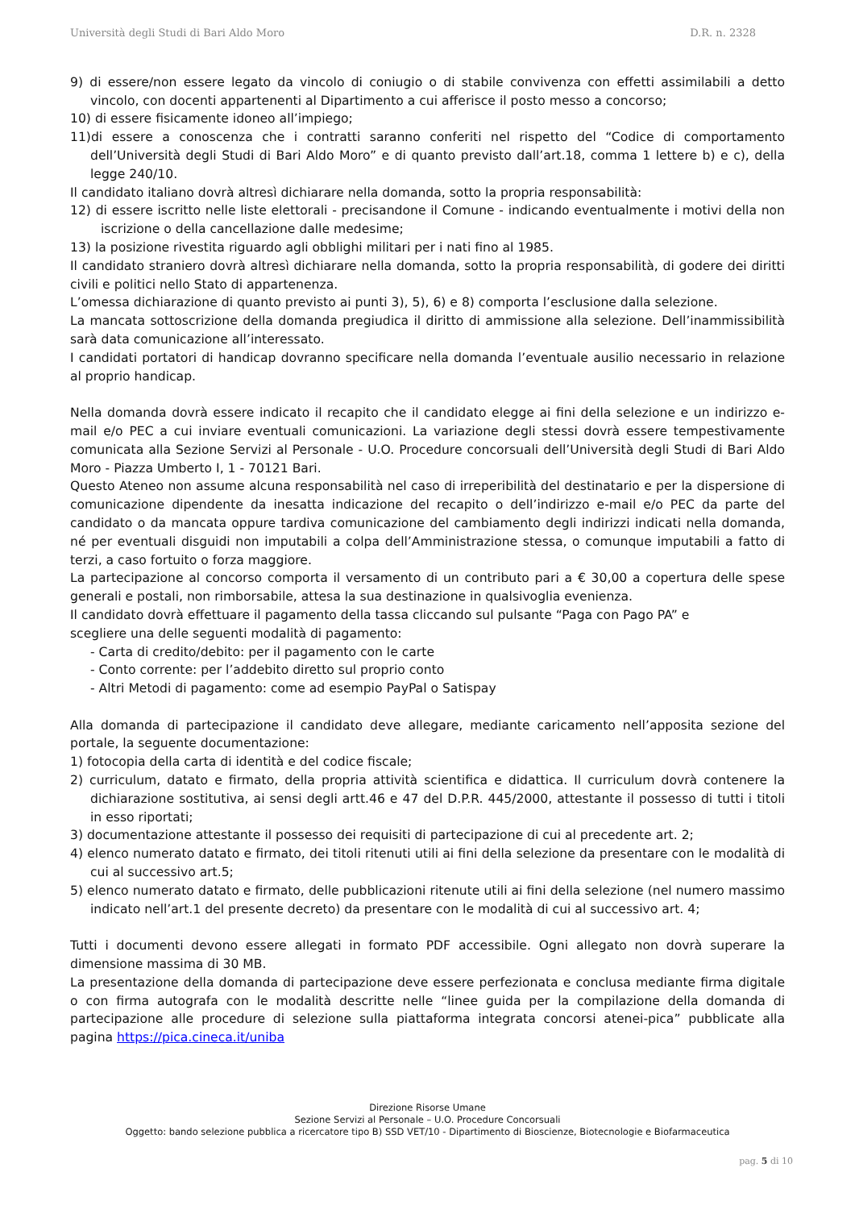Università degli Studi di Bari Aldo Moro D.R. n. 2328
9) di essere/non essere legato da vincolo di coniugio o di stabile convivenza con effetti assimilabili a detto vincolo, con docenti appartenenti al Dipartimento a cui afferisce il posto messo a concorso;
10) di essere fisicamente idoneo all’impiego;
11)di essere a conoscenza che i contratti saranno conferiti nel rispetto del “Codice di comportamento dell’Università degli Studi di Bari Aldo Moro” e di quanto previsto dall’art.18, comma 1 lettere b) e c), della legge 240/10.
Il candidato italiano dovrà altresì dichiarare nella domanda, sotto la propria responsabilità:
12) di essere iscritto nelle liste elettorali - precisandone il Comune - indicando eventualmente i motivi della non iscrizione o della cancellazione dalle medesime;
13) la posizione rivestita riguardo agli obblighi militari per i nati fino al 1985.
Il candidato straniero dovrà altresì dichiarare nella domanda, sotto la propria responsabilità, di godere dei diritti civili e politici nello Stato di appartenenza.
L’omessa dichiarazione di quanto previsto ai punti 3), 5), 6) e 8) comporta l’esclusione dalla selezione.
La mancata sottoscrizione della domanda pregiudica il diritto di ammissione alla selezione. Dell’inammissibilità sarà data comunicazione all’interessato.
I candidati portatori di handicap dovranno specificare nella domanda l’eventuale ausilio necessario in relazione al proprio handicap.
Nella domanda dovrà essere indicato il recapito che il candidato elegge ai fini della selezione e un indirizzo e-mail e/o PEC a cui inviare eventuali comunicazioni. La variazione degli stessi dovrà essere tempestivamente comunicata alla Sezione Servizi al Personale - U.O. Procedure concorsuali dell’Università degli Studi di Bari Aldo Moro - Piazza Umberto I, 1 - 70121 Bari.
Questo Ateneo non assume alcuna responsabilità nel caso di irreperibilità del destinatario e per la dispersione di comunicazione dipendente da inesatta indicazione del recapito o dell’indirizzo e-mail e/o PEC da parte del candidato o da mancata oppure tardiva comunicazione del cambiamento degli indirizzi indicati nella domanda, né per eventuali disguidi non imputabili a colpa dell’Amministrazione stessa, o comunque imputabili a fatto di terzi, a caso fortuito o forza maggiore.
La partecipazione al concorso comporta il versamento di un contributo pari a € 30,00 a copertura delle spese generali e postali, non rimborsabile, attesa la sua destinazione in qualsivoglia evenienza.
Il candidato dovrà effettuare il pagamento della tassa cliccando sul pulsante “Paga con Pago PA” e
scegliere una delle seguenti modalità di pagamento:
- Carta di credito/debito: per il pagamento con le carte
- Conto corrente: per l’addebito diretto sul proprio conto
- Altri Metodi di pagamento: come ad esempio PayPal o Satispay
Alla domanda di partecipazione il candidato deve allegare, mediante caricamento nell’apposita sezione del portale, la seguente documentazione:
1) fotocopia della carta di identità e del codice fiscale;
2) curriculum, datato e firmato, della propria attività scientifica e didattica. Il curriculum dovrà contenere la dichiarazione sostitutiva, ai sensi degli artt.46 e 47 del D.P.R. 445/2000, attestante il possesso di tutti i titoli in esso riportati;
3) documentazione attestante il possesso dei requisiti di partecipazione di cui al precedente art. 2;
4) elenco numerato datato e firmato, dei titoli ritenuti utili ai fini della selezione da presentare con le modalità di cui al successivo art.5;
5) elenco numerato datato e firmato, delle pubblicazioni ritenute utili ai fini della selezione (nel numero massimo indicato nell’art.1 del presente decreto) da presentare con le modalità di cui al successivo art. 4;
Tutti i documenti devono essere allegati in formato PDF accessibile. Ogni allegato non dovrà superare la dimensione massima di 30 MB.
La presentazione della domanda di partecipazione deve essere perfezionata e conclusa mediante firma digitale o con firma autografa con le modalità descritte nelle “linee guida per la compilazione della domanda di partecipazione alle procedure di selezione sulla piattaforma integrata concorsi atenei-pica” pubblicate alla pagina https://pica.cineca.it/uniba
Direzione Risorse Umane
Sezione Servizi al Personale – U.O. Procedure Concorsuali
Oggetto: bando selezione pubblica a ricercatore tipo B) SSD VET/10 - Dipartimento di Bioscienze, Biotecnologie e Biofarmaceutica
pag. 5 di 10